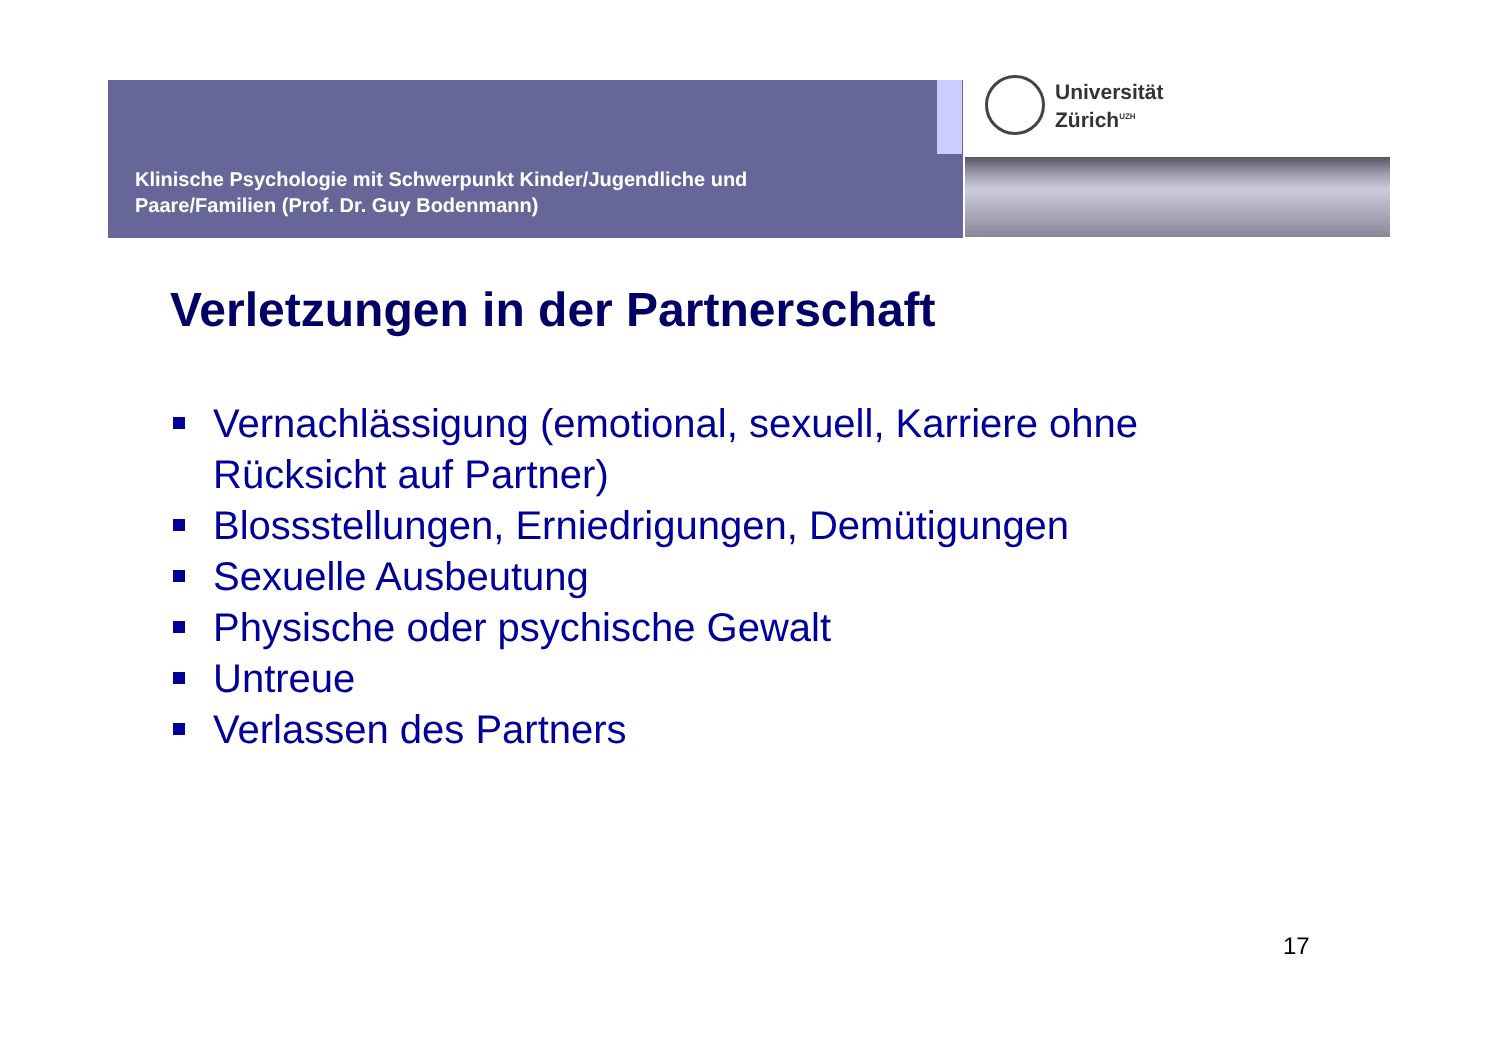Klinische Psychologie mit Schwerpunkt Kinder/Jugendliche und
Paare/Familien (Prof. Dr. Guy Bodenmann)
Universität
Zürich<sup>UZH</sup>
Verletzungen in der Partnerschaft
Vernachlässigung (emotional, sexuell, Karriere ohne Rücksicht auf Partner)
Blossstellungen, Erniedrigungen, Demütigungen
Sexuelle Ausbeutung
Physische oder psychische Gewalt
Untreue
Verlassen des Partners
17